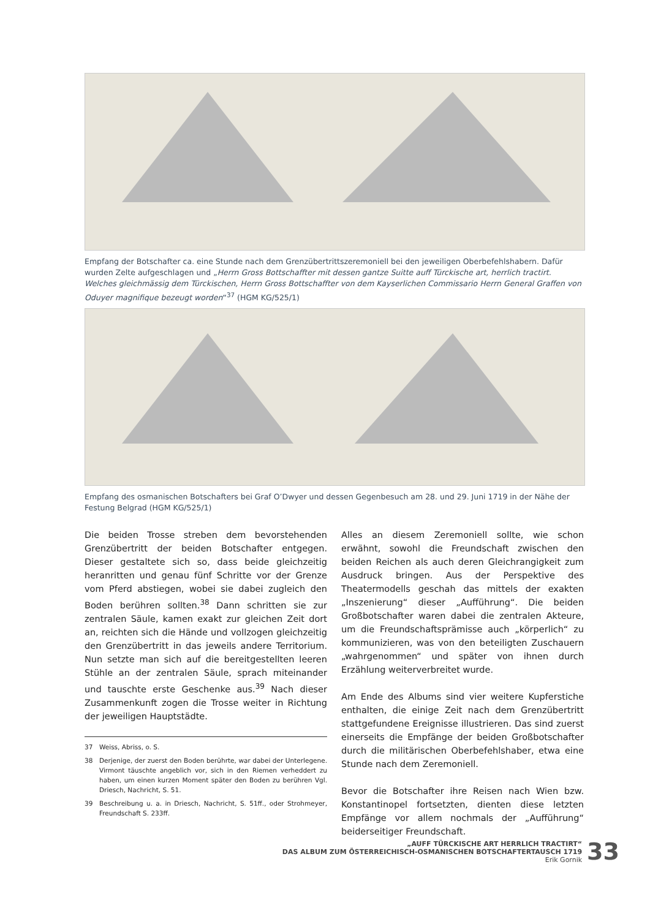Empfang der Botschafter ca. eine Stunde nach dem Grenzübertrittszeremoniell bei den jeweiligen Oberbefehlshabern. Dafür wurden Zelte aufgeschlagen und „Herrn Gross Bottschaffter mit dessen gantze Suitte auff Türckische art, herrlich tractirt. Welches gleichmässig dem Türckischen, Herrn Gross Bottschaffter von dem Kayserlichen Commissario Herrn General Graffen von Oduyer magnifique bezeugt worden“<sup>37</sup> (HGM KG/525/1)
Empfang des osmanischen Botschafters bei Graf O’Dwyer und dessen Gegenbesuch am 28. und 29. Juni 1719 in der Nähe der Festung Belgrad (HGM KG/525/1)
Die beiden Trosse streben dem bevorstehenden Grenzübertritt der beiden Botschafter entgegen. Dieser gestaltete sich so, dass beide gleichzeitig heranritten und genau fünf Schritte vor der Grenze vom Pferd abstiegen, wobei sie dabei zugleich den Boden berühren sollten.<sup>38</sup> Dann schritten sie zur zentralen Säule, kamen exakt zur gleichen Zeit dort an, reichten sich die Hände und vollzogen gleichzeitig den Grenzübertritt in das jeweils andere Territorium. Nun setzte man sich auf die bereitgestellten leeren Stühle an der zentralen Säule, sprach miteinander und tauschte erste Geschenke aus.<sup>39</sup> Nach dieser Zusammenkunft zogen die Trosse weiter in Richtung der jeweiligen Hauptstädte.
37 Weiss, Abriss, o. S.
38 Derjenige, der zuerst den Boden berührte, war dabei der Unterlegene. Virmont täuschte angeblich vor, sich in den Riemen verheddert zu haben, um einen kurzen Moment später den Boden zu berühren Vgl. Driesch, Nachricht, S. 51.
39 Beschreibung u. a. in Driesch, Nachricht, S. 51ff., oder Strohmeyer, Freundschaft S. 233ff.
Alles an diesem Zeremoniell sollte, wie schon erwähnt, sowohl die Freundschaft zwischen den beiden Reichen als auch deren Gleichrangigkeit zum Ausdruck bringen. Aus der Perspektive des Theatermodells geschah das mittels der exakten „Inszenierung“ dieser „Aufführung“. Die beiden Großbotschafter waren dabei die zentralen Akteure, um die Freundschaftsprämisse auch „körperlich“ zu kommunizieren, was von den beteiligten Zuschauern „wahrgenommen“ und später von ihnen durch Erzählung weiterverbreitet wurde.
Am Ende des Albums sind vier weitere Kupferstiche enthalten, die einige Zeit nach dem Grenzübertritt stattgefundene Ereignisse illustrieren. Das sind zuerst einerseits die Empfänge der beiden Großbotschafter durch die militärischen Oberbefehlshaber, etwa eine Stunde nach dem Zeremoniell.
Bevor die Botschafter ihre Reisen nach Wien bzw. Konstantinopel fortsetzten, dienten diese letzten Empfänge vor allem nochmals der „Aufführung“ beiderseitiger Freundschaft.
„AUFF TÜRCKISCHE ART HERRLICH TRACTIRT“
DAS ALBUM ZUM ÖSTERREICHISCH-OSMANISCHEN BOTSCHAFTERTAUSCH 1719
Erik Gornik
33